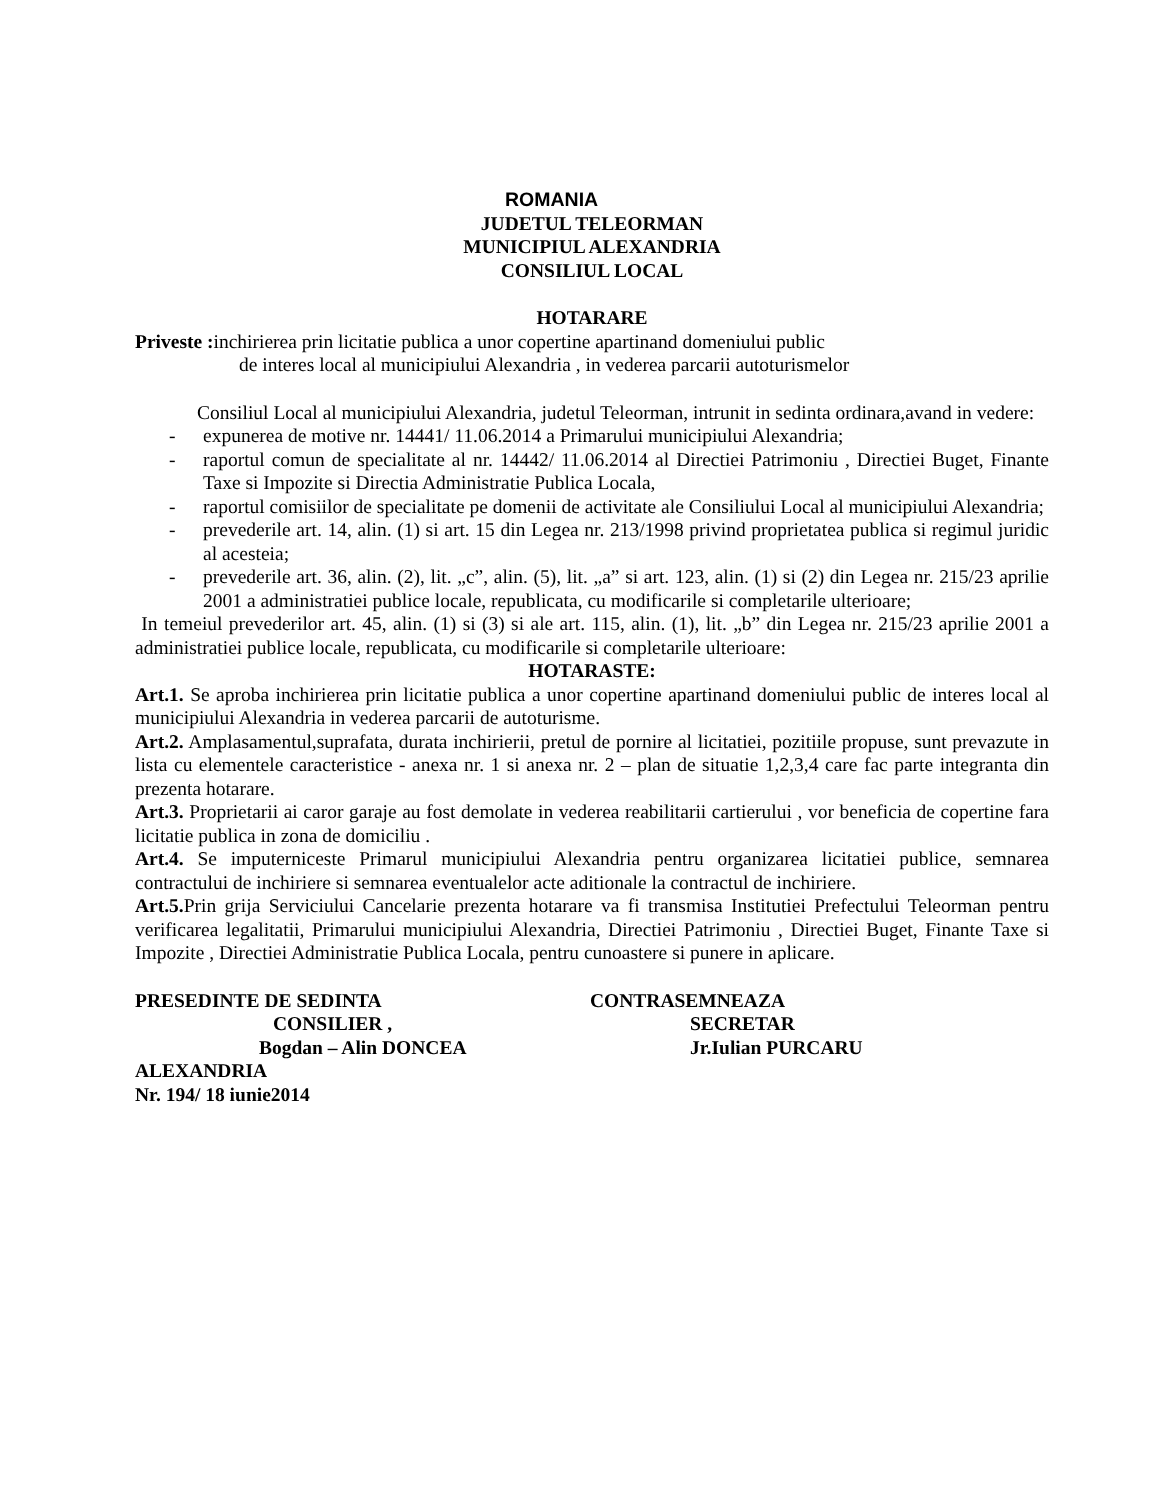ROMANIA
JUDETUL TELEORMAN
MUNICIPIUL ALEXANDRIA
CONSILIUL LOCAL
HOTARARE
Priveste : inchirierea prin licitatie publica a unor copertine apartinand domeniului public
de interes local al municipiului Alexandria , in vederea parcarii autoturismelor
Consiliul Local al municipiului Alexandria, judetul Teleorman, intrunit in sedinta ordinara,avand in vedere:
- expunerea de motive nr. 14441/ 11.06.2014 a Primarului municipiului Alexandria;
- raportul comun de specialitate al nr. 14442/ 11.06.2014 al Directiei Patrimoniu , Directiei Buget, Finante Taxe si Impozite si Directia Administratie Publica Locala,
- raportul comisiilor de specialitate pe domenii de activitate ale Consiliului Local al municipiului Alexandria;
- prevederile art. 14, alin. (1) si art. 15 din Legea nr. 213/1998 privind proprietatea publica si regimul juridic al acesteia;
- prevederile art. 36, alin. (2), lit. „c”, alin. (5), lit. „a” si art. 123, alin. (1) si (2) din Legea nr. 215/23 aprilie 2001 a administratiei publice locale, republicata, cu modificarile si completarile ulterioare;
In temeiul prevederilor art. 45, alin. (1) si (3) si ale art. 115, alin. (1), lit. „b” din Legea nr. 215/23 aprilie 2001 a administratiei publice locale, republicata, cu modificarile si completarile ulterioare:
HOTARASTE:
Art.1. Se aproba inchirierea prin licitatie publica a unor copertine apartinand domeniului public de interes local al municipiului Alexandria in vederea parcarii de autoturisme.
Art.2. Amplasamentul,suprafata, durata inchirierii, pretul de pornire al licitatiei, pozitiile propuse, sunt prevazute in lista cu elementele caracteristice - anexa nr. 1 si anexa nr. 2 – plan de situatie 1,2,3,4 care fac parte integranta din prezenta hotarare.
Art.3. Proprietarii ai caror garaje au fost demolate in vederea reabilitarii cartierului , vor beneficia de copertine fara licitatie publica in zona de domiciliu .
Art.4. Se imputerniceste Primarul municipiului Alexandria pentru organizarea licitatiei publice, semnarea contractului de inchiriere si semnarea eventualelor acte aditionale la contractul de inchiriere.
Art.5. Prin grija Serviciului Cancelarie prezenta hotarare va fi transmisa Institutiei Prefectului Teleorman pentru verificarea legalitatii, Primarului municipiului Alexandria, Directiei Patrimoniu , Directiei Buget, Finante Taxe si Impozite , Directiei Administratie Publica Locala, pentru cunoastere si punere in aplicare.
PRESEDINTE DE SEDINTA
CONSILIER ,
Bogdan – Alin DONCEA
CONTRASEMNEAZA
SECRETAR
Jr.Iulian PURCARU
ALEXANDRIA
Nr. 194/ 18 iunie2014